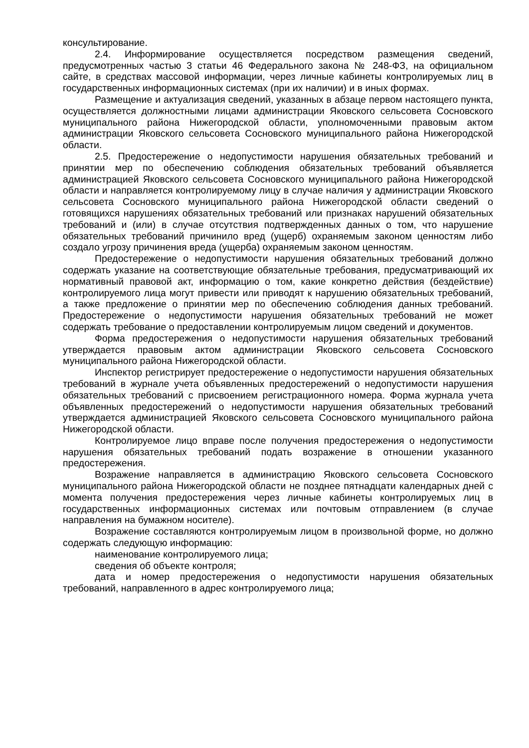консультирование.
2.4. Информирование осуществляется посредством размещения сведений, предусмотренных частью 3 статьи 46 Федерального закона № 248-ФЗ, на официальном сайте, в средствах массовой информации, через личные кабинеты контролируемых лиц в государственных информационных системах (при их наличии) и в иных формах.
Размещение и актуализация сведений, указанных в абзаце первом настоящего пункта, осуществляется должностными лицами администрации Яковского сельсовета Сосновского муниципального района Нижегородской области, уполномоченными правовым актом администрации Яковского сельсовета Сосновского муниципального района Нижегородской области.
2.5. Предостережение о недопустимости нарушения обязательных требований и принятии мер по обеспечению соблюдения обязательных требований объявляется администрацией Яковского сельсовета Сосновского муниципального района Нижегородской области и направляется контролируемому лицу в случае наличия у администрации Яковского сельсовета Сосновского муниципального района Нижегородской области сведений о готовящихся нарушениях обязательных требований или признаках нарушений обязательных требований и (или) в случае отсутствия подтвержденных данных о том, что нарушение обязательных требований причинило вред (ущерб) охраняемым законом ценностям либо создало угрозу причинения вреда (ущерба) охраняемым законом ценностям.
Предостережение о недопустимости нарушения обязательных требований должно содержать указание на соответствующие обязательные требования, предусматривающий их нормативный правовой акт, информацию о том, какие конкретно действия (бездействие) контролируемого лица могут привести или приводят к нарушению обязательных требований, а также предложение о принятии мер по обеспечению соблюдения данных требований. Предостережение о недопустимости нарушения обязательных требований не может содержать требование о предоставлении контролируемым лицом сведений и документов.
Форма предостережения о недопустимости нарушения обязательных требований утверждается правовым актом администрации Яковского сельсовета Сосновского муниципального района Нижегородской области.
Инспектор регистрирует предостережение о недопустимости нарушения обязательных требований в журнале учета объявленных предостережений о недопустимости нарушения обязательных требований с присвоением регистрационного номера. Форма журнала учета объявленных предостережений о недопустимости нарушения обязательных требований утверждается администрацией Яковского сельсовета Сосновского муниципального района Нижегородской области.
Контролируемое лицо вправе после получения предостережения о недопустимости нарушения обязательных требований подать возражение в отношении указанного предостережения.
Возражение направляется в администрацию Яковского сельсовета Сосновского муниципального района Нижегородской области не позднее пятнадцати календарных дней с момента получения предостережения через личные кабинеты контролируемых лиц в государственных информационных системах или почтовым отправлением (в случае направления на бумажном носителе).
Возражение составляются контролируемым лицом в произвольной форме, но должно содержать следующую информацию:
наименование контролируемого лица;
сведения об объекте контроля;
дата и номер предостережения о недопустимости нарушения обязательных требований, направленного в адрес контролируемого лица;